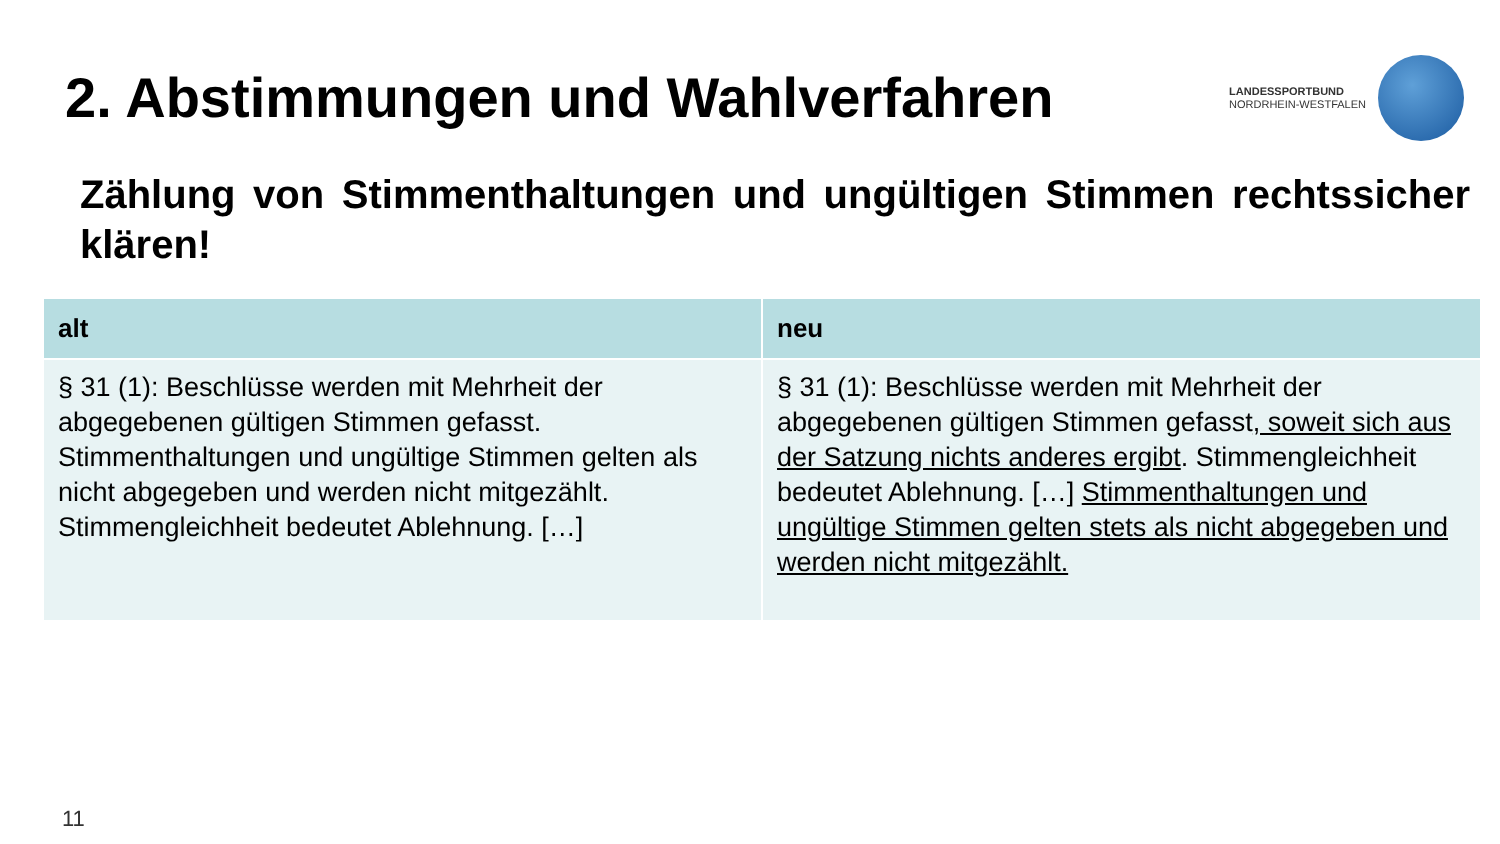2. Abstimmungen und Wahlverfahren
LANDESSPORTBUND
NORDRHEIN-WESTFALEN
Zählung von Stimmenthaltungen und ungültigen Stimmen rechtssicher klären!
| alt | neu |
| --- | --- |
| § 31 (1): Beschlüsse werden mit Mehrheit der abgegebenen gültigen Stimmen gefasst. Stimmenthaltungen und ungültige Stimmen gelten als nicht abgegeben und werden nicht mitgezählt. Stimmengleichheit bedeutet Ablehnung. […] | § 31 (1): Beschlüsse werden mit Mehrheit der abgegebenen gültigen Stimmen gefasst , soweit sich aus der Satzung nichts anderes ergibt . Stimmengleichheit bedeutet Ablehnung. […] Stimmenthaltungen und ungültige Stimmen gelten stets als nicht abgegeben und werden nicht mitgezählt. |
11